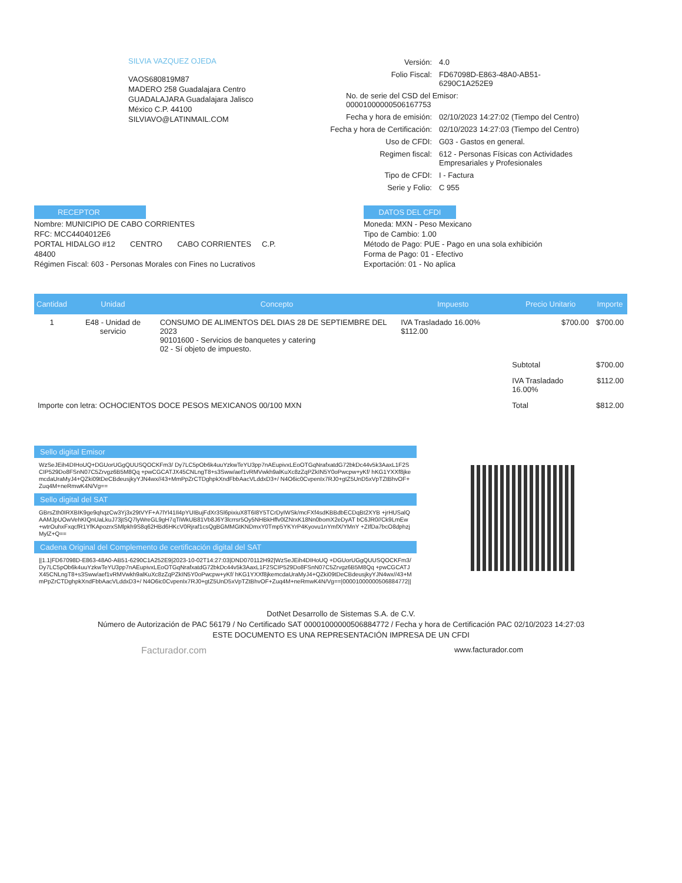SILVIA VAZQUEZ OJEDA
VAOS680819M87
MADERO 258 Guadalajara Centro
GUADALAJARA Guadalajara Jalisco
México C.P. 44100
SILVIAVO@LATINMAIL.COM
| Versión: | 4.0 |
| Folio Fiscal: | FD67098D-E863-48A0-AB51-6290C1A252E9 |
| No. de serie del CSD del Emisor: 00001000000506167753 | |
| Fecha y hora de emisión: | 02/10/2023 14:27:02 (Tiempo del Centro) |
| Fecha y hora de Certificación: | 02/10/2023 14:27:03 (Tiempo del Centro) |
| Uso de CFDI: | G03 - Gastos en general. |
| Regimen fiscal: | 612 - Personas Físicas con Actividades Empresariales y Profesionales |
| Tipo de CFDI: | I - Factura |
| Serie y Folio: | C 955 |
RECEPTOR
Nombre: MUNICIPIO DE CABO CORRIENTES
RFC: MCC4404012E6
PORTAL HIDALGO #12 CENTRO CABO CORRIENTES C.P.
48400
Régimen Fiscal: 603 - Personas Morales con Fines no Lucrativos
DATOS DEL CFDI
Moneda: MXN - Peso Mexicano
Tipo de Cambio: 1.00
Método de Pago: PUE - Pago en una sola exhibición
Forma de Pago: 01 - Efectivo
Exportación: 01 - No aplica
| Cantidad | Unidad | Concepto | Impuesto | Precio Unitario | Importe |
| --- | --- | --- | --- | --- | --- |
| 1 | E48 - Unidad de servicio | CONSUMO DE ALIMENTOS DEL DIAS 28 DE SEPTIEMBRE DEL 2023 90101600 - Servicios de banquetes y catering 02 - Sí objeto de impuesto. | IVA Trasladado 16.00% $112.00 | $700.00 | $700.00 |
| | | | | Subtotal | $700.00 |
| | | | | IVA Trasladado 16.00% | $112.00 |
| Importe con letra: OCHOCIENTOS DOCE PESOS MEXICANOS 00/100 MXN | | | | Total | $812.00 |
Sello digital Emisor
WzSeJEih4DIHoUQ+DGUorUGgQUUSQOCKFm3/ Dy7LC5pOb6k4uuYzkwTeYU3pp7nAEupivxLEoOTGqNrafxatdG72bkDc44v5k3AaxL1F2SCIP529Do8FSnN07C5Zrvgz6B5M8Qq +pwCGCATJX45CNLngT8+s3Sww/aef1vRMVwkh9alKuXc8zZqPZkIN5Y0oPwcpw+yKf/ hKG1YXXf8jkemcdaUraMyJ4+QZki09tDeCBdeusjkyYJN4wx//43+MmPpZrCTDghpkXndFbbAacVLddxD3+/ N4O6ic0CvpenIx7RJ0+gtZ5UnD5xVpTZtBhvOF+Zuq4M+neRmwK4N/Vg==
Sello digital del SAT
GBrsZth0IRXBIK9ge9qhqzCw3Yj3x29tVYF+A7lYl41Il4pYUIBujFdXr3Sl6pixiuX8T6I8Y5TCrDyIWSk/mcFXf4sdKBBdbECDqBt2XYB +jrHUSalQAAMJpUOwVehKIQnUaLkuJ73jtSQ7lyWreGL9gH7qTiWkUB81Vb8J6Y3lcrrsr5Oy5NHBkHffv0lZNrxK18Nn0bomX2eDyAT bC6JR0//Ck9LmEw +wtrOuhxFxqcfR1YfKApozrxSMlpkh9S8q62HBd6HKcV0Rjraf1csQgBGMMGtKNDmxY0Tmp5YKYrP4Kyovu1nYmfX/YMnY +ZIfDa7bcO8dphzjMylZ+Q==
Cadena Original del Complemento de certificación digital del SAT
||1.1|FD67098D-E863-48A0-AB51-6290C1A252E9|2023-10-02T14:27:03|DND070112H92|WzSeJEih4DIHoUQ +DGUorUGgQUUSQOCKFm3/ Dy7LC5pOb6k4uuYzkwTeYU3pp7nAEupivxLEoOTGqNrafxatdG72bkDc44v5k3AaxL1F2SCIP529Do8FSnN07C5Zrvgz6B5M8Qq +pwCGCATJX45CNLngT8+s3Sww/aef1vRMVwkh9alKuXc8zZqPZkIN5Y0oPwcpw+yKf/ hKG1YXXf8jkemcdaUraMyJ4+QZki09tDeCBdeusjkyYJN4wx//43+MmPpZrCTDghpkXndFbbAacVLddxD3+/ N4O6ic0CvpenIx7RJ0+gtZ5UnD5xVpTZtBhvOF+Zuq4M+neRmwK4N/Vg==|00001000000506884772||
DotNet Desarrollo de Sistemas S.A. de C.V.
Número de Autorización de PAC 56179 / No Certificado SAT 00001000000506884772 / Fecha y hora de Certificación PAC 02/10/2023 14:27:03
ESTE DOCUMENTO ES UNA REPRESENTACIÓN IMPRESA DE UN CFDI
Facturador.com www.facturador.com